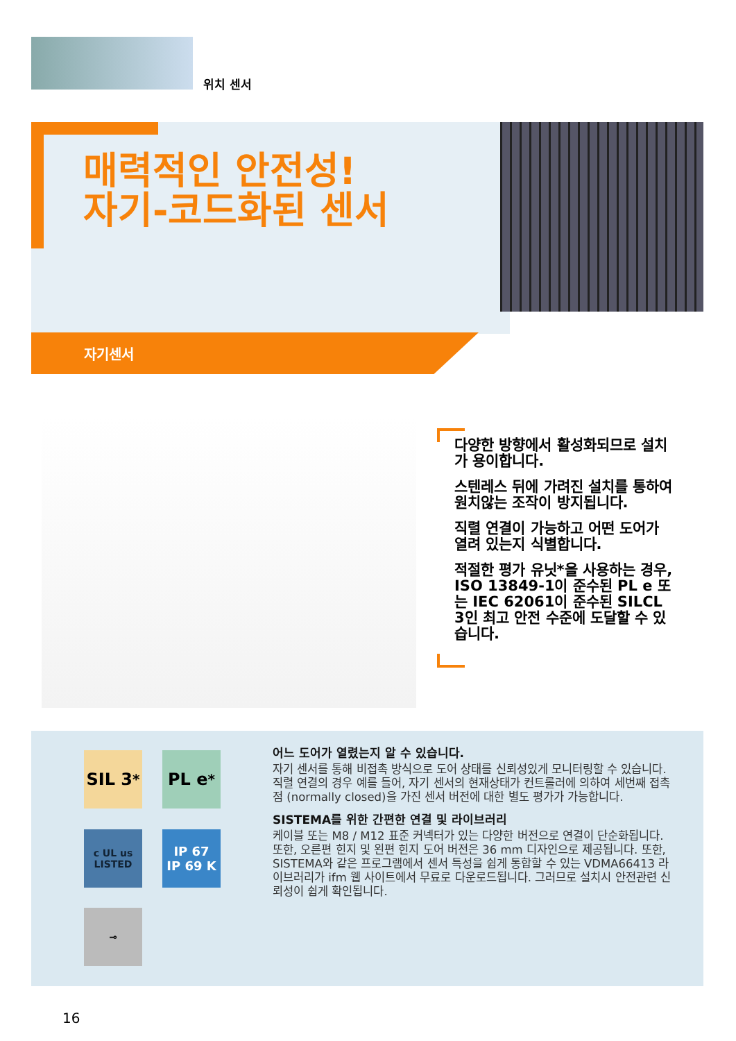위치 센서
매력적인 안전성!
자기-코드화된 센서
자기센서
다양한 방향에서 활성화되므로 설치가 용이합니다.
스텐레스 뒤에 가려진 설치를 통하여 원치않는 조작이 방지됩니다.
직렬 연결이 가능하고 어떤 도어가 열려 있는지 식별합니다.
적절한 평가 유닛*을 사용하는 경우, ISO 13849-1이 준수된 PL e 또는 IEC 62061이 준수된 SILCL 3인 최고 안전 수준에 도달할 수 있습니다.
SIL 3<sup>*</sup>
PL e<sup>*</sup>
c UL us
LISTED
IP 67
IP 69 K
⊸
어느 도어가 열렸는지 알 수 있습니다.
자기 센서를 통해 비접촉 방식으로 도어 상태를 신뢰성있게 모니터링할 수 있습니다. 직렬 연결의 경우 예를 들어, 자기 센서의 현재상태가 컨트롤러에 의하여 세번째 접촉점 (normally closed)을 가진 센서 버전에 대한 별도 평가가 가능합니다.
SISTEMA를 위한 간편한 연결 및 라이브러리
케이블 또는 M8 / M12 표준 커넥터가 있는 다양한 버전으로 연결이 단순화됩니다. 또한, 오른편 힌지 및 왼편 힌지 도어 버전은 36 mm 디자인으로 제공됩니다. 또한, SISTEMA와 같은 프로그램에서 센서 특성을 쉽게 통합할 수 있는 VDMA66413 라이브러리가 ifm 웹 사이트에서 무료로 다운로드됩니다. 그러므로 설치시 안전관련 신뢰성이 쉽게 확인됩니다.
16